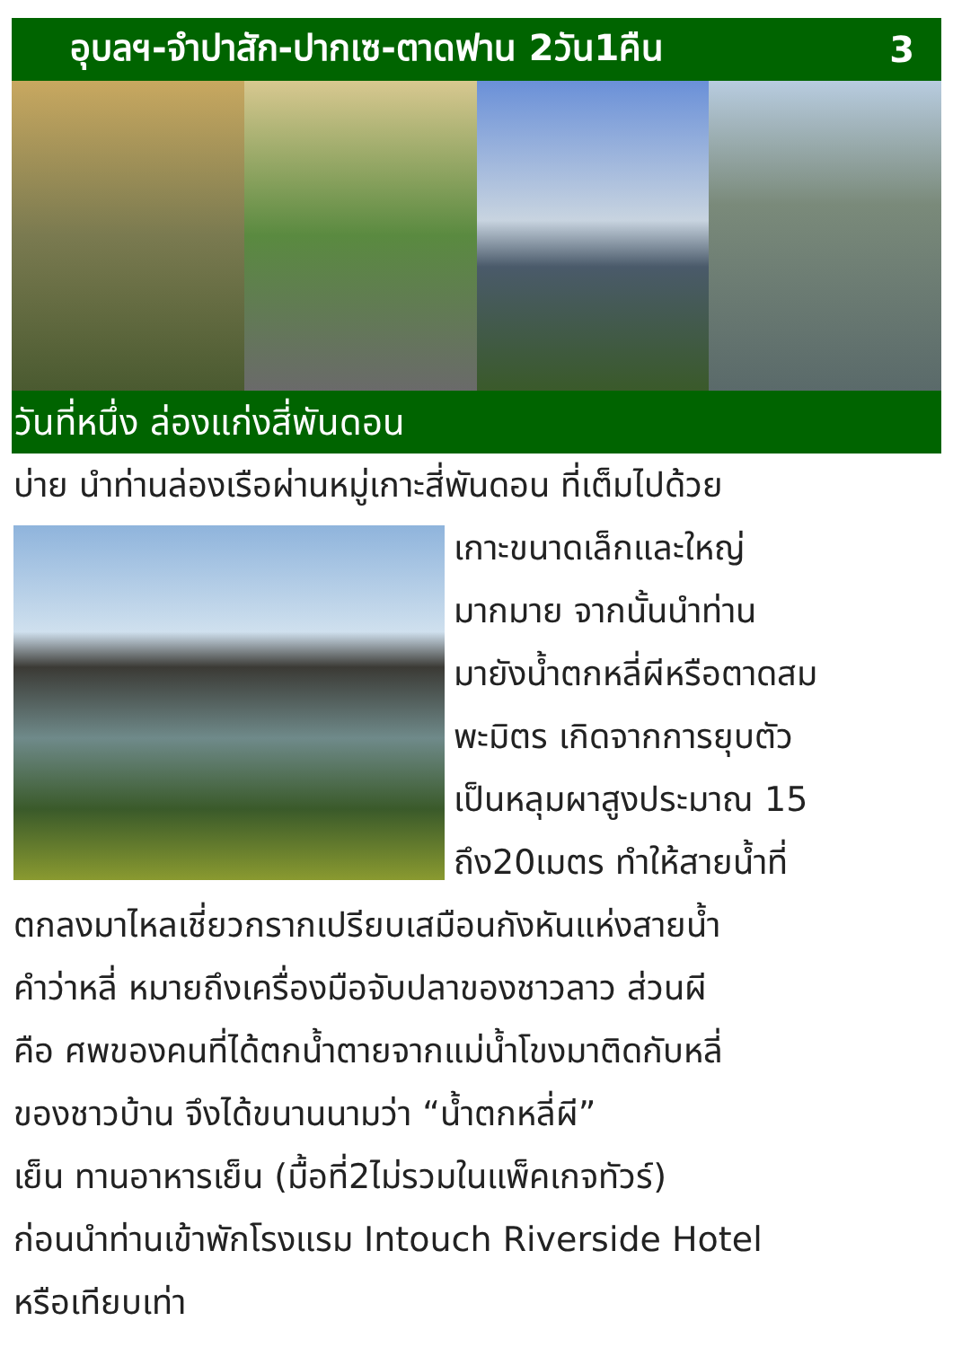อุบลฯ-จำปาสัก-ปากเซ-ตาดฟาน 2วัน1คืน 3
วันที่หนึ่ง ล่องแก่งสี่พันดอน
บ่าย นำท่านล่องเรือผ่านหมู่เกาะสี่พันดอน ที่เต็มไปด้วย
เกาะขนาดเล็กและใหญ่
มากมาย จากนั้นนำท่าน
มายังน้ำตกหลี่ผีหรือตาดสม
พะมิตร เกิดจากการยุบตัว
เป็นหลุมผาสูงประมาณ 15
ถึง20เมตร ทำให้สายน้ำที่
ตกลงมาไหลเชี่ยวกรากเปรียบเสมือนกังหันแห่งสายน้ำ
คำว่าหลี่ หมายถึงเครื่องมือจับปลาของชาวลาว ส่วนผี
คือ ศพของคนที่ได้ตกน้ำตายจากแม่น้ำโขงมาติดกับหลี่
ของชาวบ้าน จึงได้ขนานนามว่า “น้ำตกหลี่ผี”
เย็น ทานอาหารเย็น (มื้อที่2ไม่รวมในแพ็คเกจทัวร์)
ก่อนนำท่านเข้าพักโรงแรม Intouch Riverside Hotel
หรือเทียบเท่า